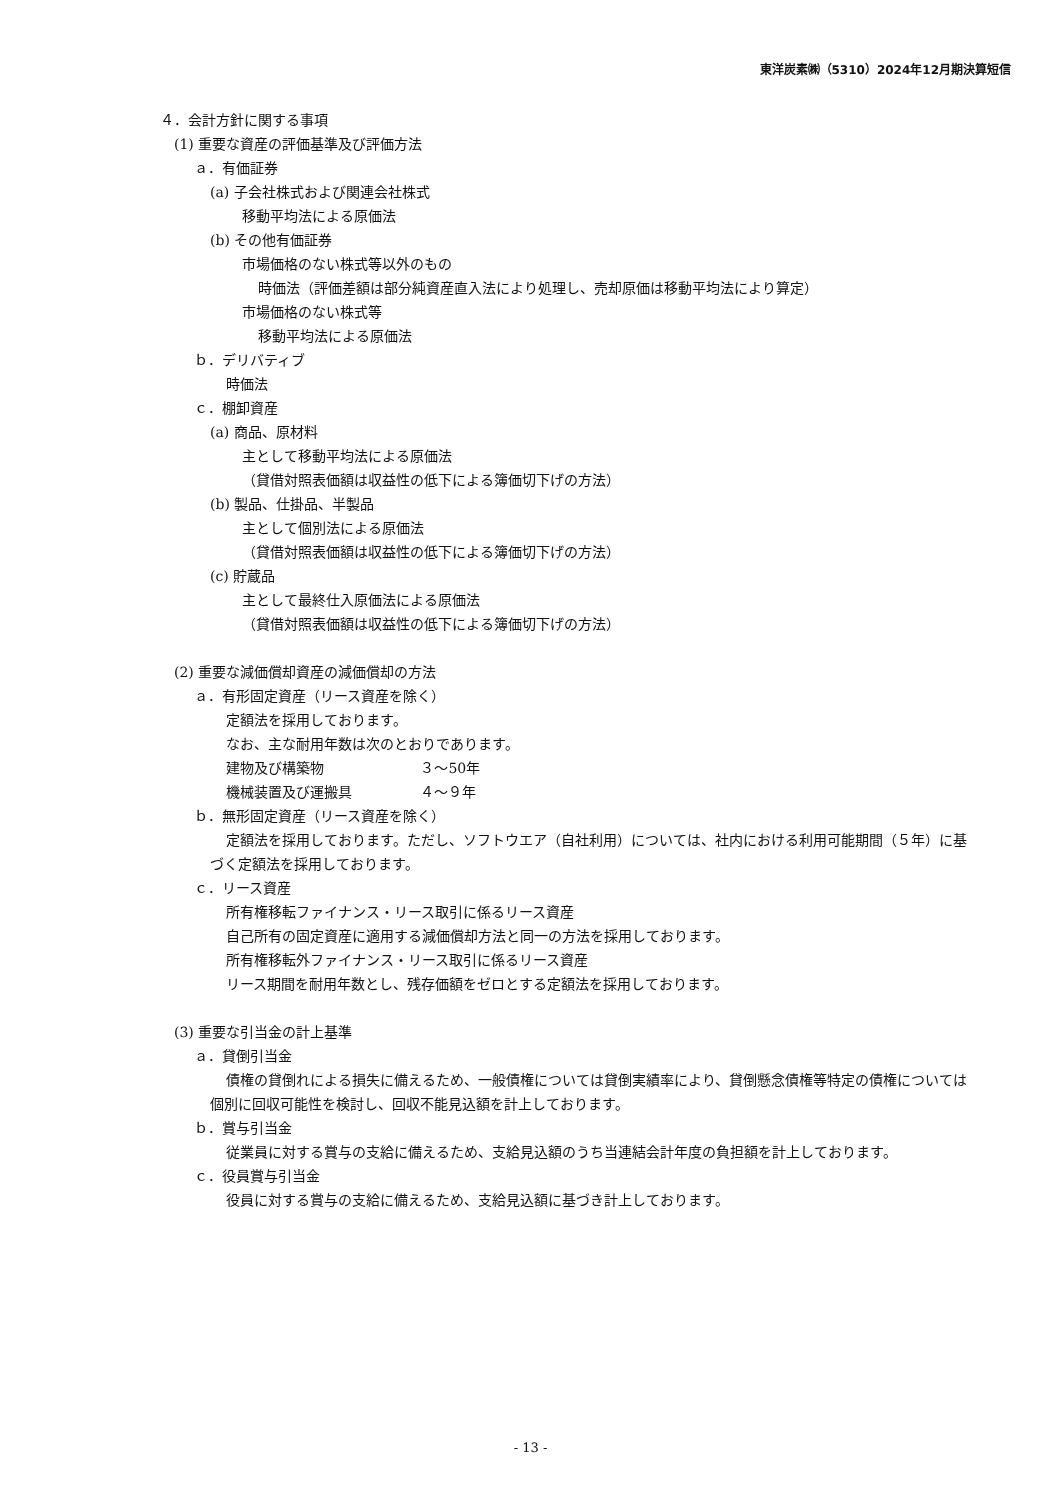東洋炭素㈱（5310）2024年12月期決算短信
４．会計方針に関する事項
(1) 重要な資産の評価基準及び評価方法
ａ．有価証券
(a) 子会社株式および関連会社株式
移動平均法による原価法
(b) その他有価証券
市場価格のない株式等以外のもの
時価法（評価差額は部分純資産直入法により処理し、売却原価は移動平均法により算定）
市場価格のない株式等
移動平均法による原価法
ｂ．デリバティブ
時価法
ｃ．棚卸資産
(a) 商品、原材料
主として移動平均法による原価法
（貸借対照表価額は収益性の低下による簿価切下げの方法）
(b) 製品、仕掛品、半製品
主として個別法による原価法
（貸借対照表価額は収益性の低下による簿価切下げの方法）
(c) 貯蔵品
主として最終仕入原価法による原価法
（貸借対照表価額は収益性の低下による簿価切下げの方法）
(2) 重要な減価償却資産の減価償却の方法
ａ．有形固定資産（リース資産を除く）
定額法を採用しております。
なお、主な耐用年数は次のとおりであります。
建物及び構築物 ３～50年
機械装置及び運搬具 ４～９年
ｂ．無形固定資産（リース資産を除く）
定額法を採用しております。ただし、ソフトウエア（自社利用）については、社内における利用可能期間（５年）に基づく定額法を採用しております。
ｃ．リース資産
所有権移転ファイナンス・リース取引に係るリース資産
自己所有の固定資産に適用する減価償却方法と同一の方法を採用しております。
所有権移転外ファイナンス・リース取引に係るリース資産
リース期間を耐用年数とし、残存価額をゼロとする定額法を採用しております。
(3) 重要な引当金の計上基準
ａ．貸倒引当金
債権の貸倒れによる損失に備えるため、一般債権については貸倒実績率により、貸倒懸念債権等特定の債権については個別に回収可能性を検討し、回収不能見込額を計上しております。
ｂ．賞与引当金
従業員に対する賞与の支給に備えるため、支給見込額のうち当連結会計年度の負担額を計上しております。
ｃ．役員賞与引当金
役員に対する賞与の支給に備えるため、支給見込額に基づき計上しております。
- 13 -